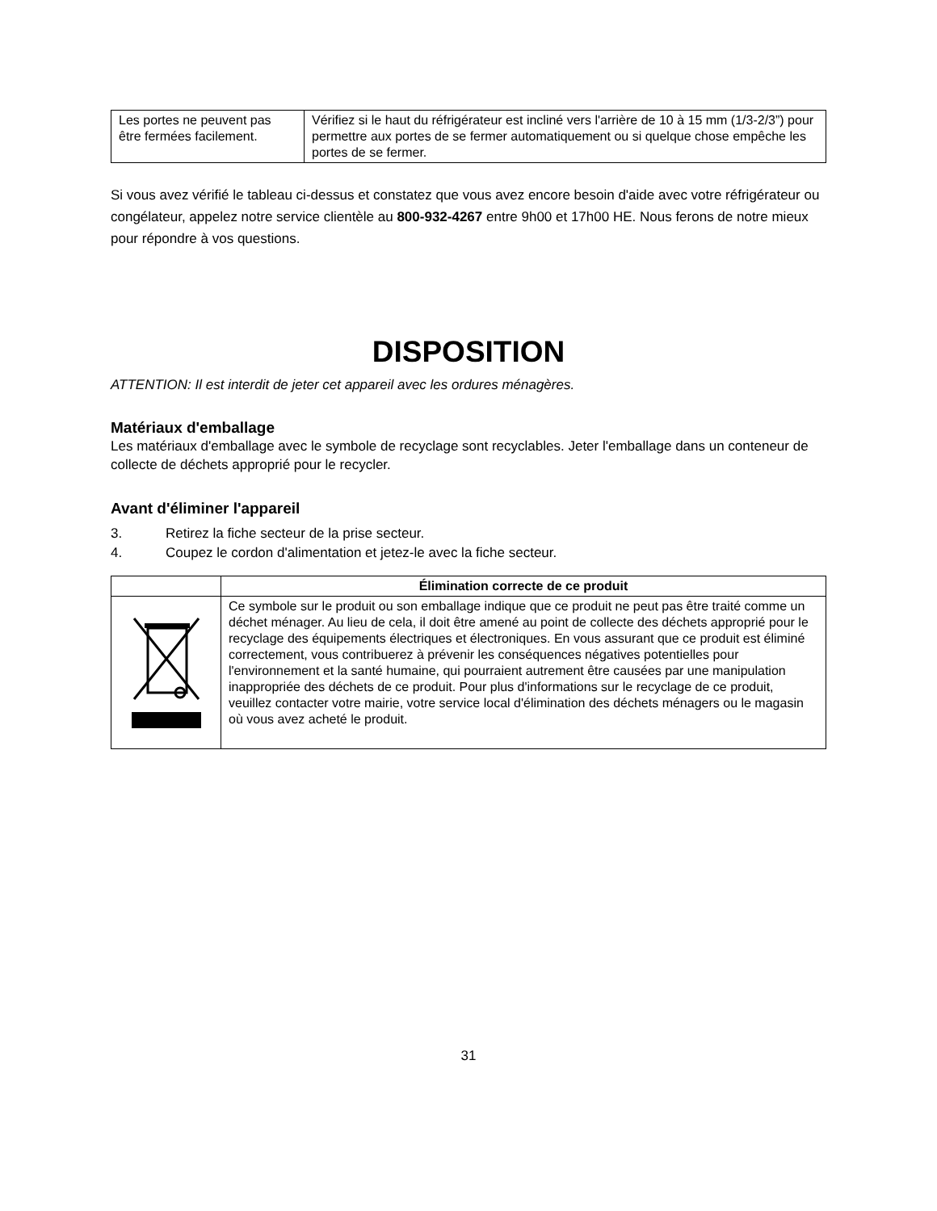| Les portes ne peuvent pas être fermées facilement. | Vérifiez si le haut du réfrigérateur est incliné vers l'arrière de 10 à 15 mm (1/3-2/3”) pour permettre aux portes de se fermer automatiquement ou si quelque chose empêche les portes de se fermer. |
Si vous avez vérifié le tableau ci-dessus et constatez que vous avez encore besoin d'aide avec votre réfrigérateur ou congélateur, appelez notre service clientèle au 800-932-4267 entre 9h00 et 17h00 HE. Nous ferons de notre mieux pour répondre à vos questions.
DISPOSITION
ATTENTION: Il est interdit de jeter cet appareil avec les ordures ménagères.
Matériaux d'emballage
Les matériaux d'emballage avec le symbole de recyclage sont recyclables. Jeter l'emballage dans un conteneur de collecte de déchets approprié pour le recycler.
Avant d'éliminer l'appareil
3. Retirez la fiche secteur de la prise secteur.
4. Coupez le cordon d'alimentation et jetez-le avec la fiche secteur.
| | Élimination correcte de ce produit |
| --- | --- |
| | Ce symbole sur le produit ou son emballage indique que ce produit ne peut pas être traité comme un déchet ménager. Au lieu de cela, il doit être amené au point de collecte des déchets approprié pour le recyclage des équipements électriques et électroniques. En vous assurant que ce produit est éliminé correctement, vous contribuerez à prévenir les conséquences négatives potentielles pour l'environnement et la santé humaine, qui pourraient autrement être causées par une manipulation inappropriée des déchets de ce produit. Pour plus d'informations sur le recyclage de ce produit, veuillez contacter votre mairie, votre service local d'élimination des déchets ménagers ou le magasin où vous avez acheté le produit. |
31